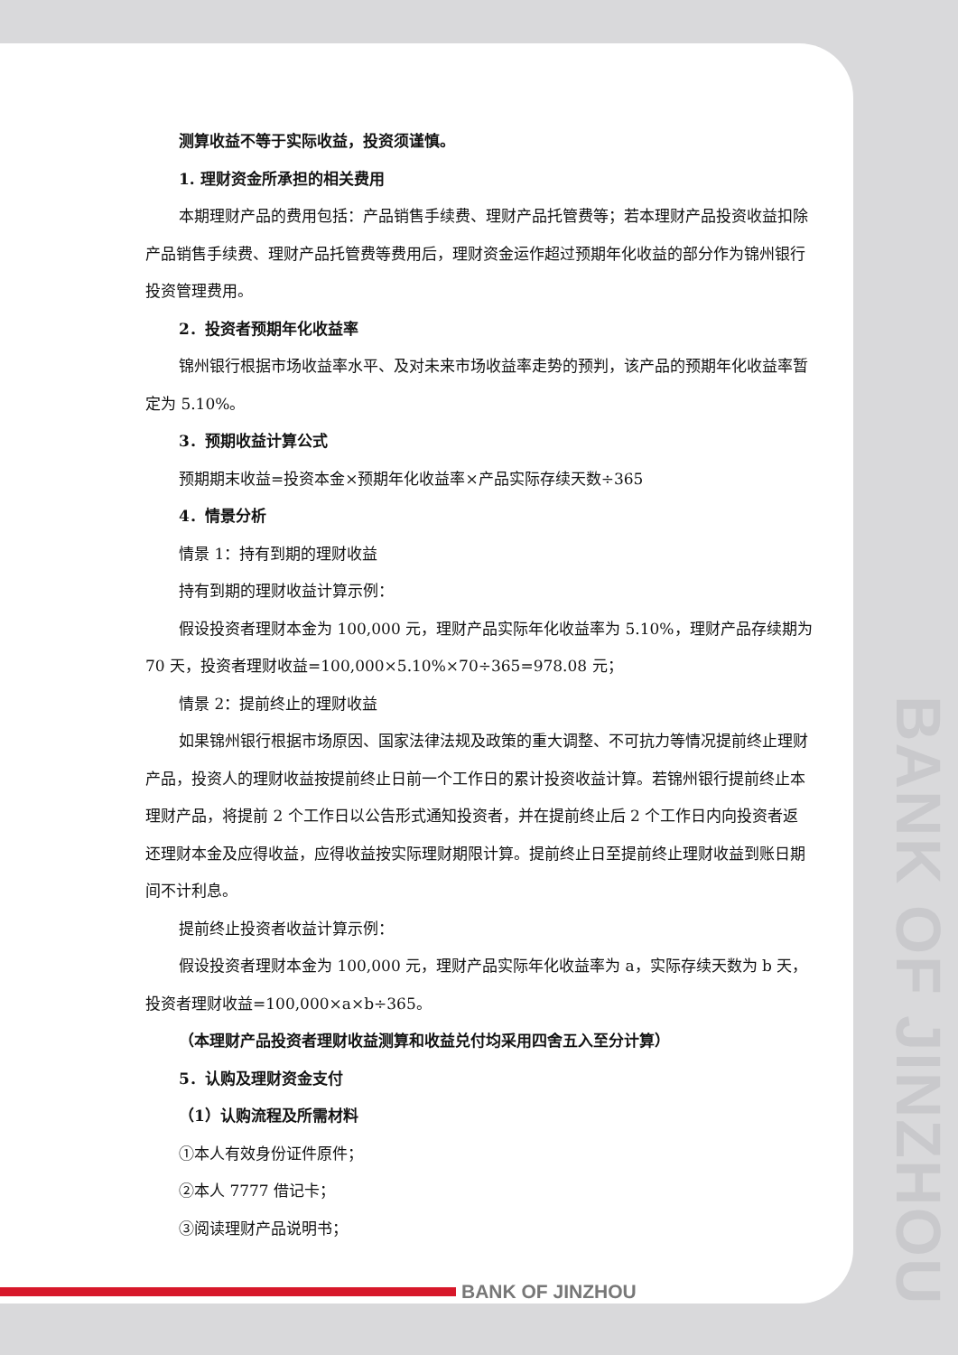BANK OF JINZHOU
测算收益不等于实际收益，投资须谨慎。
1. 理财资金所承担的相关费用
本期理财产品的费用包括：产品销售手续费、理财产品托管费等；若本理财产品投资收益扣除产品销售手续费、理财产品托管费等费用后，理财资金运作超过预期年化收益的部分作为锦州银行投资管理费用。
2．投资者预期年化收益率
锦州银行根据市场收益率水平、及对未来市场收益率走势的预判，该产品的预期年化收益率暂定为 5.10%。
3．预期收益计算公式
预期期末收益=投资本金×预期年化收益率×产品实际存续天数÷365
4．情景分析
情景 1：持有到期的理财收益
持有到期的理财收益计算示例：
假设投资者理财本金为 100,000 元，理财产品实际年化收益率为 5.10%，理财产品存续期为 70 天，投资者理财收益=100,000×5.10%×70÷365=978.08 元；
情景 2：提前终止的理财收益
如果锦州银行根据市场原因、国家法律法规及政策的重大调整、不可抗力等情况提前终止理财产品，投资人的理财收益按提前终止日前一个工作日的累计投资收益计算。若锦州银行提前终止本理财产品，将提前 2 个工作日以公告形式通知投资者，并在提前终止后 2 个工作日内向投资者返还理财本金及应得收益，应得收益按实际理财期限计算。提前终止日至提前终止理财收益到账日期间不计利息。
提前终止投资者收益计算示例：
假设投资者理财本金为 100,000 元，理财产品实际年化收益率为 a，实际存续天数为 b 天，投资者理财收益=100,000×a×b÷365。
（本理财产品投资者理财收益测算和收益兑付均采用四舍五入至分计算）
5．认购及理财资金支付
（1）认购流程及所需材料
①本人有效身份证件原件；
②本人 7777 借记卡；
③阅读理财产品说明书；
BANK OF JINZHOU